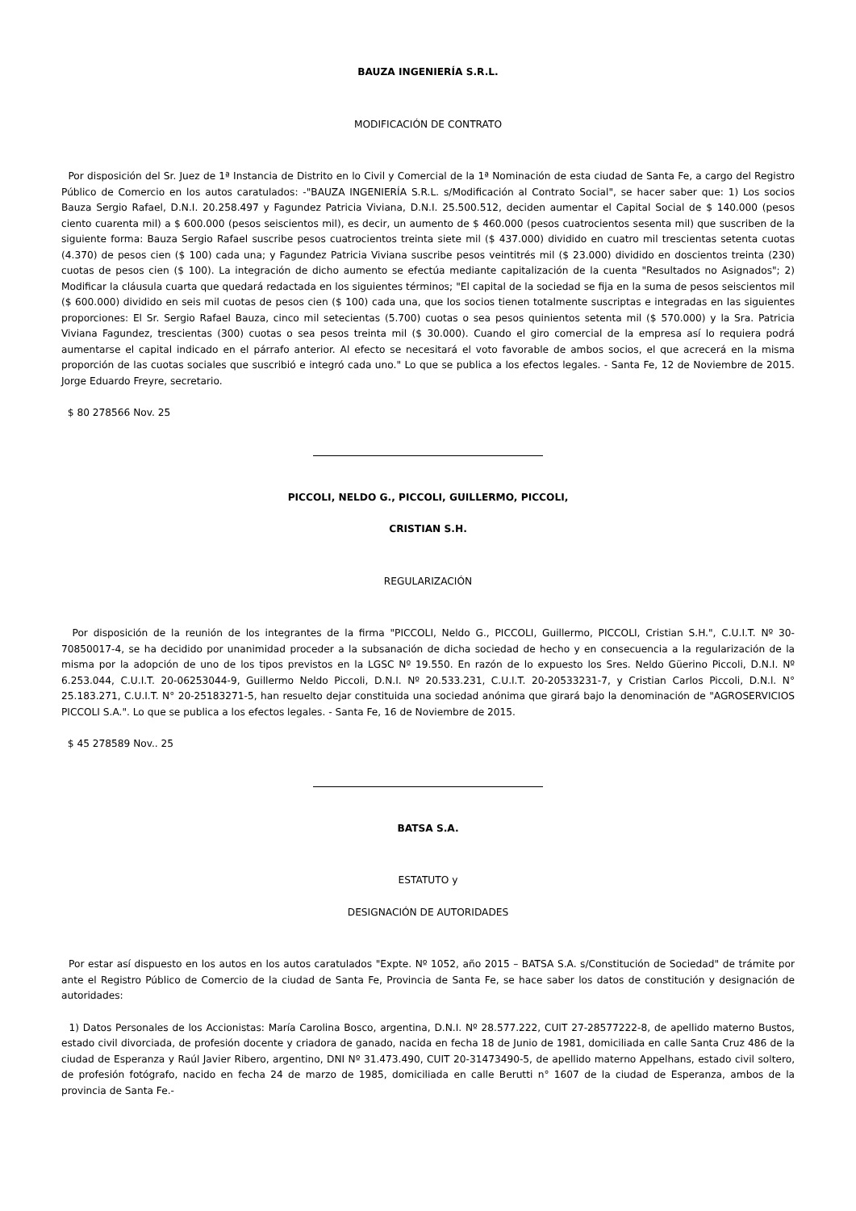BAUZA INGENIERÍA S.R.L.
MODIFICACIÓN DE CONTRATO
Por disposición del Sr. Juez de 1ª Instancia de Distrito en lo Civil y Comercial de la 1ª Nominación de esta ciudad de Santa Fe, a cargo del Registro Público de Comercio en los autos caratulados: -"BAUZA INGENIERÍA S.R.L. s/Modificación al Contrato Social", se hacer saber que: 1) Los socios Bauza Sergio Rafael, D.N.I. 20.258.497 y Fagundez Patricia Viviana, D.N.I. 25.500.512, deciden aumentar el Capital Social de $ 140.000 (pesos ciento cuarenta mil) a $ 600.000 (pesos seiscientos mil), es decir, un aumento de $ 460.000 (pesos cuatrocientos sesenta mil) que suscriben de la siguiente forma: Bauza Sergio Rafael suscribe pesos cuatrocientos treinta siete mil ($ 437.000) dividido en cuatro mil trescientas setenta cuotas (4.370) de pesos cien ($ 100) cada una; y Fagundez Patricia Viviana suscribe pesos veintitrés mil ($ 23.000) dividido en doscientos treinta (230) cuotas de pesos cien ($ 100). La integración de dicho aumento se efectúa mediante capitalización de la cuenta "Resultados no Asignados"; 2) Modificar la cláusula cuarta que quedará redactada en los siguientes términos; "El capital de la sociedad se fija en la suma de pesos seiscientos mil ($ 600.000) dividido en seis mil cuotas de pesos cien ($ 100) cada una, que los socios tienen totalmente suscriptas e integradas en las siguientes proporciones: El Sr. Sergio Rafael Bauza, cinco mil setecientas (5.700) cuotas o sea pesos quinientos setenta mil ($ 570.000) y la Sra. Patricia Viviana Fagundez, trescientas (300) cuotas o sea pesos treinta mil ($ 30.000). Cuando el giro comercial de la empresa así lo requiera podrá aumentarse el capital indicado en el párrafo anterior. Al efecto se necesitará el voto favorable de ambos socios, el que acrecerá en la misma proporción de las cuotas sociales que suscribió e integró cada uno." Lo que se publica a los efectos legales. - Santa Fe, 12 de Noviembre de 2015. Jorge Eduardo Freyre, secretario.
$ 80 278566 Nov. 25
PICCOLI, NELDO G., PICCOLI, GUILLERMO, PICCOLI,
CRISTIAN S.H.
REGULARIZACIÓN
Por disposición de la reunión de los integrantes de la firma "PICCOLI, Neldo G., PICCOLI, Guillermo, PICCOLI, Cristian S.H.", C.U.I.T. Nº 30-70850017-4, se ha decidido por unanimidad proceder a la subsanación de dicha sociedad de hecho y en consecuencia a la regularización de la misma por la adopción de uno de los tipos previstos en la LGSC Nº 19.550. En razón de lo expuesto los Sres. Neldo Güerino Piccoli, D.N.I. Nº 6.253.044, C.U.I.T. 20-06253044-9, Guillermo Neldo Piccoli, D.N.I. Nº 20.533.231, C.U.I.T. 20-20533231-7, y Cristian Carlos Piccoli, D.N.l. N° 25.183.271, C.U.I.T. N° 20-25183271-5, han resuelto dejar constituida una sociedad anónima que girará bajo la denominación de "AGROSERVICIOS PICCOLI S.A.". Lo que se publica a los efectos legales. - Santa Fe, 16 de Noviembre de 2015.
$ 45 278589 Nov.. 25
BATSA S.A.
ESTATUTO y
DESIGNACIÓN DE AUTORIDADES
Por estar así dispuesto en los autos en los autos caratulados "Expte. Nº 1052, año 2015 – BATSA S.A. s/Constitución de Sociedad" de trámite por ante el Registro Público de Comercio de la ciudad de Santa Fe, Provincia de Santa Fe, se hace saber los datos de constitución y designación de autoridades:
1) Datos Personales de los Accionistas: María Carolina Bosco, argentina, D.N.I. Nº 28.577.222, CUIT 27-28577222-8, de apellido materno Bustos, estado civil divorciada, de profesión docente y criadora de ganado, nacida en fecha 18 de Junio de 1981, domiciliada en calle Santa Cruz 486 de la ciudad de Esperanza y Raúl Javier Ribero, argentino, DNI Nº 31.473.490, CUIT 20-31473490-5, de apellido materno Appelhans, estado civil soltero, de profesión fotógrafo, nacido en fecha 24 de marzo de 1985, domiciliada en calle Berutti n° 1607 de la ciudad de Esperanza, ambos de la provincia de Santa Fe.-